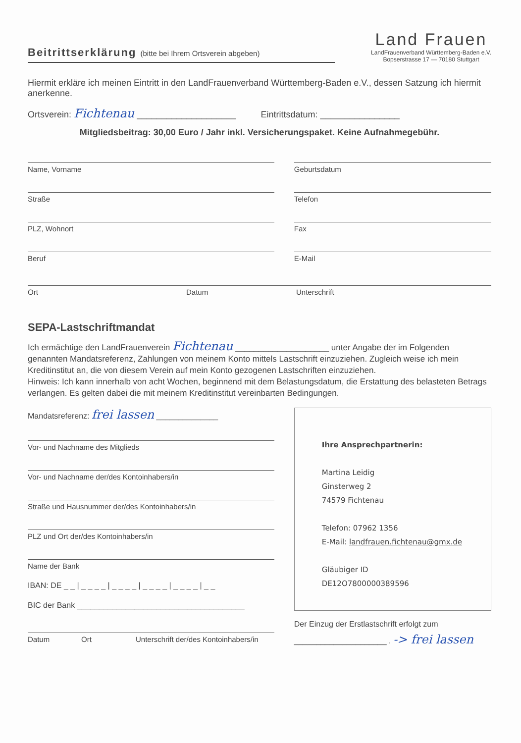Beitrittserklärung (bitte bei Ihrem Ortsverein abgeben)
Land Frauen
LandFrauenverband Württemberg-Baden e.V.
Bopserstrasse 17 — 70180 Stuttgart
Hiermit erkläre ich meinen Eintritt in den LandFrauenverband Württemberg-Baden e.V., dessen Satzung ich hiermit anerkenne.
Ortsverein: Fichtenau ____________________ Eintrittsdatum: ________________
Mitgliedsbeitrag: 30,00 Euro / Jahr inkl. Versicherungspaket. Keine Aufnahmegebühr.
Name, Vorname
Straße
PLZ, Wohnort
Beruf
Geburtsdatum
Telefon
Fax
E-Mail
Ort Datum Unterschrift
SEPA-Lastschriftmandat
Ich ermächtige den LandFrauenverein Fichtenau ____________________ unter Angabe der im Folgenden genannten Mandatsreferenz, Zahlungen von meinem Konto mittels Lastschrift einzuziehen. Zugleich weise ich mein Kreditinstitut an, die von diesem Verein auf mein Konto gezogenen Lastschriften einzuziehen.
Hinweis: Ich kann innerhalb von acht Wochen, beginnend mit dem Belastungsdatum, die Erstattung des belasteten Betrags verlangen. Es gelten dabei die mit meinem Kreditinstitut vereinbarten Bedingungen.
Mandatsreferenz: frei lassen ______________
Vor- und Nachname des Mitglieds
Vor- und Nachname der/des Kontoinhabers/in
Straße und Hausnummer der/des Kontoinhabers/in
PLZ und Ort der/des Kontoinhabers/in
Name der Bank
IBAN: DE _ _ | _ _ _ _ | _ _ _ _ | _ _ _ _ | _ _ _ _ | _ _
BIC der Bank ______________________________________
Datum Ort Unterschrift der/des Kontoinhabers/in
Ihre Ansprechpartnerin:
Martina Leidig
Ginsterweg 2
74579 Fichtenau
Telefon: 07962 1356
E-Mail: landfrauen.fichtenau@gmx.de
Gläubiger ID
DE12O7800000389596
Der Einzug der Erstlastschrift erfolgt zum
_____________________ . -> frei lassen